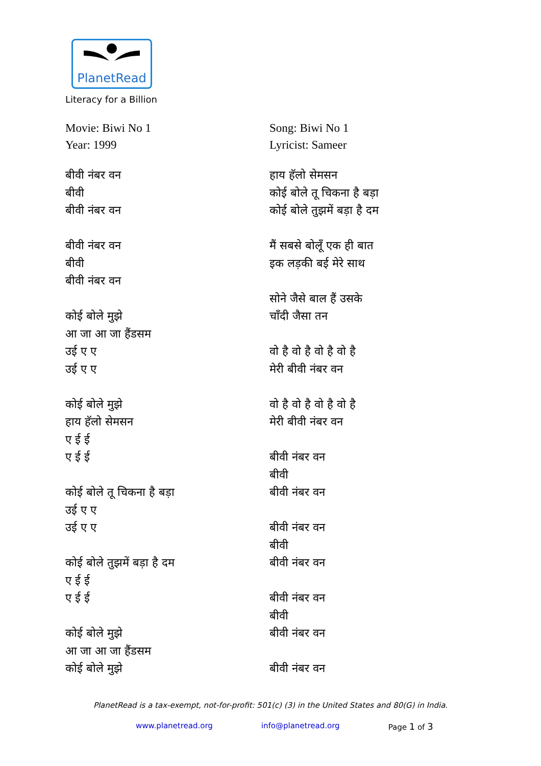PlanetRead
Literacy for a Billion
Movie: Biwi No 1
Year: 1999
बीवी नंबर वन
बीवी
बीवी नंबर वन
बीवी नंबर वन
बीवी
बीवी नंबर वन
कोई बोले मुझे
आ जा आ जा हैंडसम
उई ए ए
उई ए ए
कोई बोले मुझे
हाय हॅलो सेमसन
ए ई ई
ए ई ई
कोई बोले तू चिकना है बड़ा
उई ए ए
उई ए ए
कोई बोले तुझमें बड़ा है दम
ए ई ई
ए ई ई
कोई बोले मुझे
आ जा आ जा हैंडसम
कोई बोले मुझे
Song: Biwi No 1
Lyricist: Sameer
हाय हॅलो सेमसन
कोई बोले तू चिकना है बड़ा
कोई बोले तुझमें बड़ा है दम
मैं सबसे बोलूँ एक ही बात
इक लड़की बई मेरे साथ
सोने जैसे बाल हैं उसके
चाँदी जैसा तन
वो है वो है वो है वो है
मेरी बीवी नंबर वन
वो है वो है वो है वो है
मेरी बीवी नंबर वन
बीवी नंबर वन
बीवी
बीवी नंबर वन
बीवी नंबर वन
बीवी
बीवी नंबर वन
बीवी नंबर वन
बीवी
बीवी नंबर वन
बीवी नंबर वन
PlanetRead is a tax-exempt, not-for-profit: 501(c) (3) in the United States and 80(G) in India.
www.planetread.org info@planetread.org Page 1 of 3